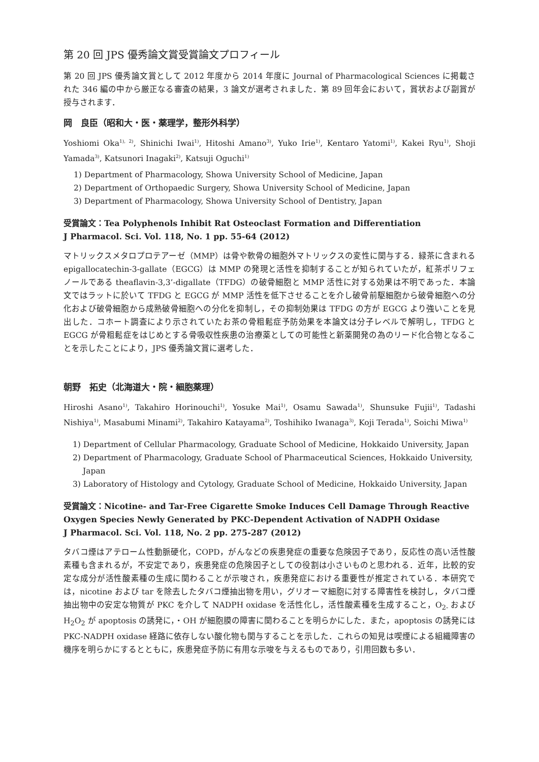第 20 回 JPS 優秀論文賞受賞論文プロフィール
第 20 回 JPS 優秀論文賞として 2012 年度から 2014 年度に Journal of Pharmacological Sciences に掲載された 346 編の中から厳正なる審査の結果，3 論文が選考されました．第 89 回年会において，賞状および副賞が授与されます．
岡　良臣（昭和大・医・薬理学，整形外科学）
Yoshiomi Oka<sup>1), 2)</sup>, Shinichi Iwai<sup>1)</sup>, Hitoshi Amano<sup>3)</sup>, Yuko Irie<sup>1)</sup>, Kentaro Yatomi<sup>1)</sup>, Kakei Ryu<sup>1)</sup>, Shoji Yamada<sup>3)</sup>, Katsunori Inagaki<sup>2)</sup>, Katsuji Oguchi<sup>1)</sup>
1) Department of Pharmacology, Showa University School of Medicine, Japan
2) Department of Orthopaedic Surgery, Showa University School of Medicine, Japan
3) Department of Pharmacology, Showa University School of Dentistry, Japan
受賞論文：Tea Polyphenols Inhibit Rat Osteoclast Formation and Differentiation
J Pharmacol. Sci. Vol. 118, No. 1 pp. 55-64 (2012)
マトリックスメタロプロテアーゼ（MMP）は骨や軟骨の細胞外マトリックスの変性に関与する．緑茶に含まれる epigallocatechin-3-gallate（EGCG）は MMP の発現と活性を抑制することが知られていたが，紅茶ポリフェノールである theaflavin-3,3’-digallate（TFDG）の破骨細胞と MMP 活性に対する効果は不明であった．本論文ではラットに於いて TFDG と EGCG が MMP 活性を低下させることを介し破骨前駆細胞から破骨細胞への分化および破骨細胞から成熟破骨細胞への分化を抑制し，その抑制効果は TFDG の方が EGCG より強いことを見出した．コホート調査により示されていたお茶の骨粗鬆症予防効果を本論文は分子レベルで解明し，TFDG と EGCG が骨粗鬆症をはじめとする骨吸収性疾患の治療薬としての可能性と新薬開発の為のリード化合物となることを示したことにより，JPS 優秀論文賞に選考した．
朝野　拓史（北海道大・院・細胞薬理）
Hiroshi Asano<sup>1)</sup>, Takahiro Horinouchi<sup>1)</sup>, Yosuke Mai<sup>1)</sup>, Osamu Sawada<sup>1)</sup>, Shunsuke Fujii<sup>1)</sup>, Tadashi Nishiya<sup>1)</sup>, Masabumi Minami<sup>2)</sup>, Takahiro Katayama<sup>2)</sup>, Toshihiko Iwanaga<sup>3)</sup>, Koji Terada<sup>1)</sup>, Soichi Miwa<sup>1)</sup>
1) Department of Cellular Pharmacology, Graduate School of Medicine, Hokkaido University, Japan
2) Department of Pharmacology, Graduate School of Pharmaceutical Sciences, Hokkaido University, Japan
3) Laboratory of Histology and Cytology, Graduate School of Medicine, Hokkaido University, Japan
受賞論文：Nicotine- and Tar-Free Cigarette Smoke Induces Cell Damage Through Reactive Oxygen Species Newly Generated by PKC-Dependent Activation of NADPH Oxidase
J Pharmacol. Sci. Vol. 118, No. 2 pp. 275-287 (2012)
タバコ煙はアテローム性動脈硬化，COPD，がんなどの疾患発症の重要な危険因子であり，反応性の高い活性酸素種も含まれるが，不安定であり，疾患発症の危険因子としての役割は小さいものと思われる．近年，比較的安定な成分が活性酸素種の生成に関わることが示唆され，疾患発症における重要性が推定されている．本研究では，nicotine および tar を除去したタバコ煙抽出物を用い，グリオーマ細胞に対する障害性を検討し，タバコ煙抽出物中の安定な物質が PKC を介して NADPH oxidase を活性化し，活性酸素種を生成すること，O<sub>2-</sub> および H<sub>2</sub>O<sub>2</sub> が apoptosis の誘発に，・OH が細胞膜の障害に関わることを明らかにした．また，apoptosis の誘発には PKC-NADPH oxidase 経路に依存しない酸化物も関与することを示した．これらの知見は喫煙による組織障害の機序を明らかにするとともに，疾患発症予防に有用な示唆を与えるものであり，引用回数も多い．